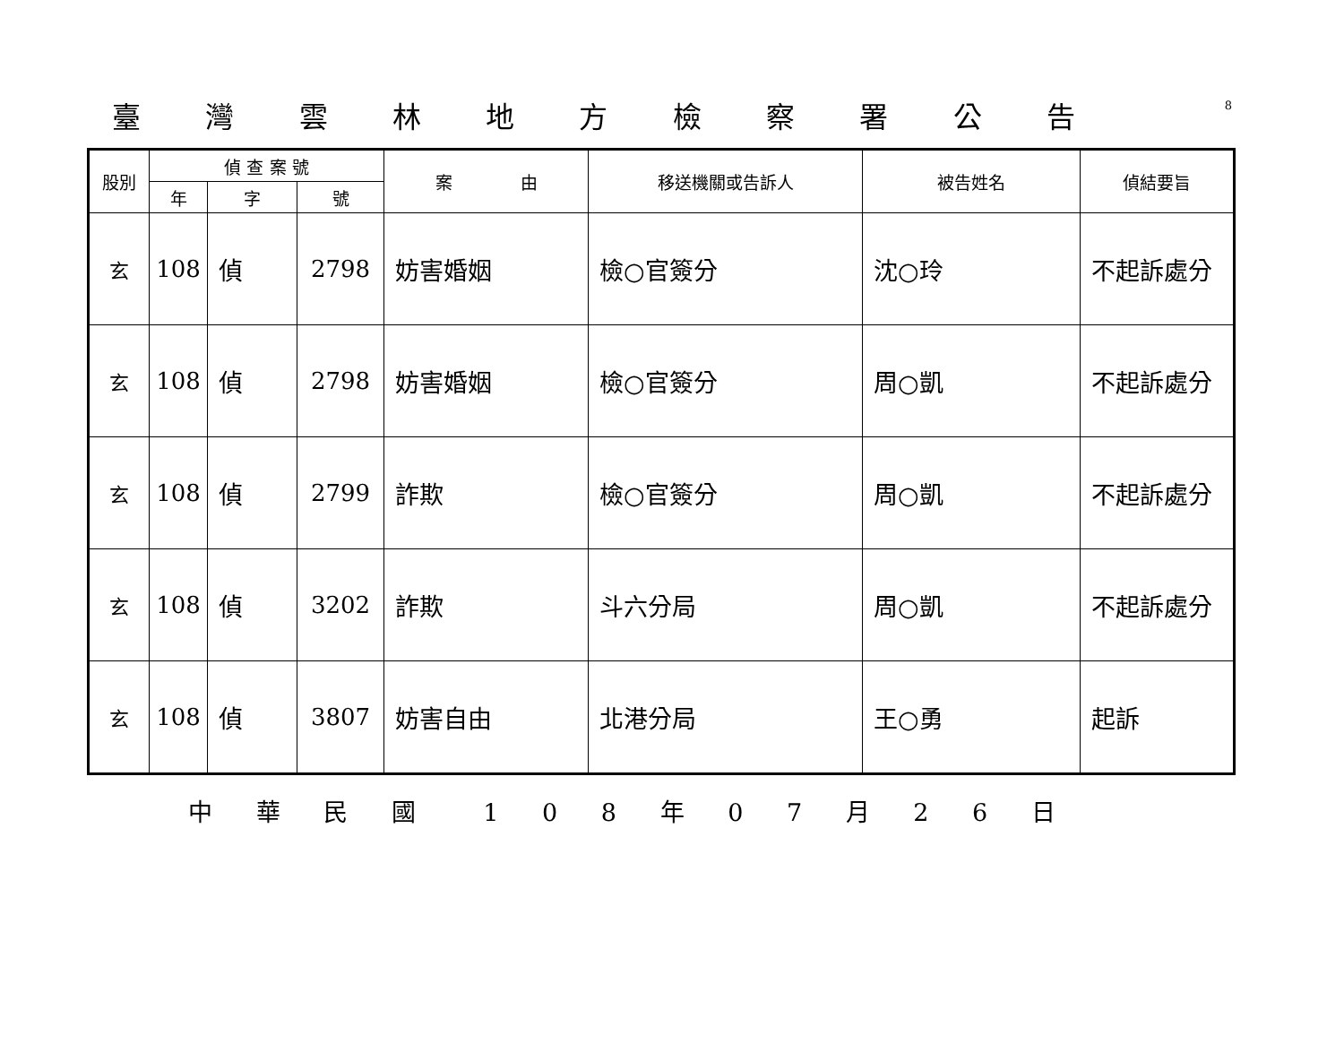臺灣雲林地方檢察署公告
8
| 股別 | 偵 查 案 號 | | | 案 由 | 移送機關或告訴人 | 被告姓名 | 偵結要旨 |
| --- | --- | --- | --- | --- | --- | --- | --- |
| | 年 | 字 | 號 | | | | |
| 玄 | 108 | 偵 | 2798 | 妨害婚姻 | 檢○官簽分 | 沈○玲 | 不起訴處分 |
| 玄 | 108 | 偵 | 2798 | 妨害婚姻 | 檢○官簽分 | 周○凱 | 不起訴處分 |
| 玄 | 108 | 偵 | 2799 | 詐欺 | 檢○官簽分 | 周○凱 | 不起訴處分 |
| 玄 | 108 | 偵 | 3202 | 詐欺 | 斗六分局 | 周○凱 | 不起訴處分 |
| 玄 | 108 | 偵 | 3807 | 妨害自由 | 北港分局 | 王○勇 | 起訴 |
中 華 民 國 　1 0 8 年 0 7 月 2 6 日